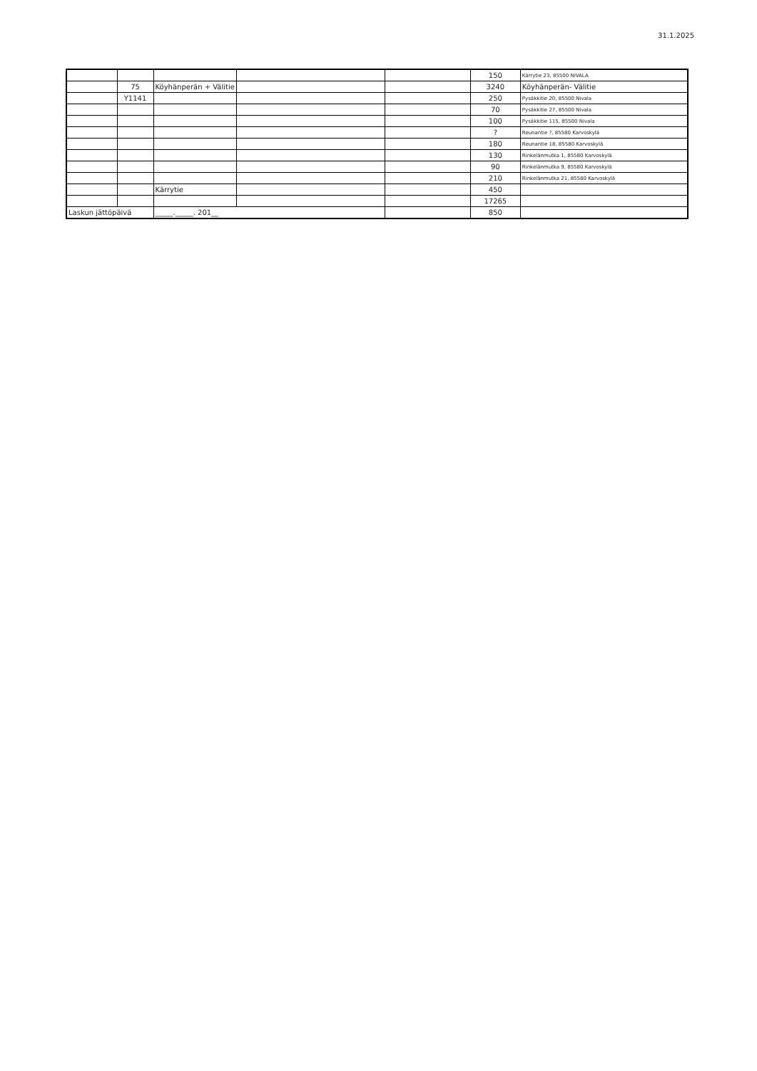31.1.2025
| | | | | | 150 | Kärrytie 23, 85500 NIVALA |
| | 75 | Köyhänperän + Välitie | | | 3240 | Köyhänperän- Välitie |
| | Y1141 | | | | 250 | Pysäkkitie 20, 85500 Nivala |
| | | | | | 70 | Pysäkkitie 27, 85500 Nivala |
| | | | | | 100 | Pysäkkitie 115, 85500 Nivala |
| | | | | | ? | Reunantie ?, 85580 Karvoskylä |
| | | | | | 180 | Reunantie 18, 85580 Karvoskylä |
| | | | | | 130 | Rinkelänmutka 1, 85580 Karvoskylä |
| | | | | | 90 | Rinkelänmutka 9, 85580 Karvoskylä |
| | | | | | 210 | Rinkelänmutka 21, 85580 Karvoskylä |
| | | Kärrytie | | | 450 | |
| | | | | | 17265 | |
| Laskun jättöpäivä | | _____._____. 201__ | | | 850 | |